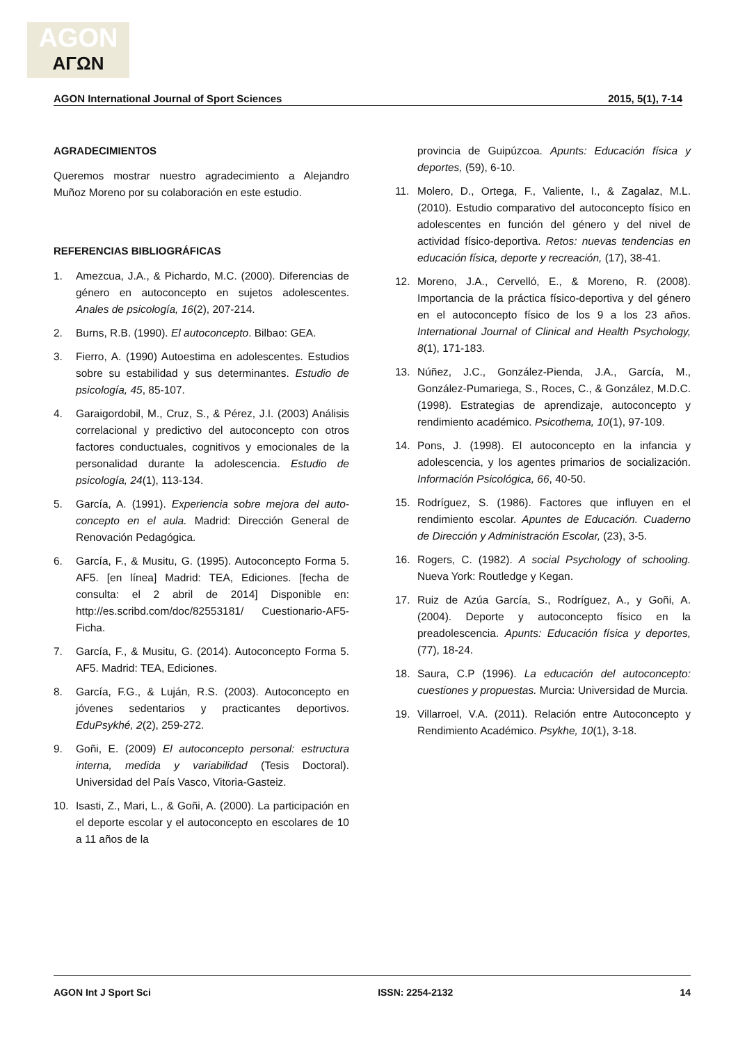AGON
ΑΓΩΝ
AGON International Journal of Sport Sciences 2015, 5(1), 7-14
AGRADECIMIENTOS
Queremos mostrar nuestro agradecimiento a Alejandro Muñoz Moreno por su colaboración en este estudio.
REFERENCIAS BIBLIOGRÁFICAS
1. Amezcua, J.A., & Pichardo, M.C. (2000). Diferencias de género en autoconcepto en sujetos adolescentes. Anales de psicología, 16(2), 207-214.
2. Burns, R.B. (1990). El autoconcepto. Bilbao: GEA.
3. Fierro, A. (1990) Autoestima en adolescentes. Estudios sobre su estabilidad y sus determinantes. Estudio de psicología, 45, 85-107.
4. Garaigordobil, M., Cruz, S., & Pérez, J.I. (2003) Análisis correlacional y predictivo del autoconcepto con otros factores conductuales, cognitivos y emocionales de la personalidad durante la adolescencia. Estudio de psicología, 24(1), 113-134.
5. García, A. (1991). Experiencia sobre mejora del auto-concepto en el aula. Madrid: Dirección General de Renovación Pedagógica.
6. García, F., & Musitu, G. (1995). Autoconcepto Forma 5. AF5. [en línea] Madrid: TEA, Ediciones. [fecha de consulta: el 2 abril de 2014] Disponible en: http://es.scribd.com/doc/82553181/ Cuestionario-AF5-Ficha.
7. García, F., & Musitu, G. (2014). Autoconcepto Forma 5. AF5. Madrid: TEA, Ediciones.
8. García, F.G., & Luján, R.S. (2003). Autoconcepto en jóvenes sedentarios y practicantes deportivos. EduPsykhé, 2(2), 259-272.
9. Goñi, E. (2009) El autoconcepto personal: estructura interna, medida y variabilidad (Tesis Doctoral). Universidad del País Vasco, Vitoria-Gasteiz.
10. Isasti, Z., Mari, L., & Goñi, A. (2000). La participación en el deporte escolar y el autoconcepto en escolares de 10 a 11 años de la
provincia de Guipúzcoa. Apunts: Educación física y deportes, (59), 6-10.
11. Molero, D., Ortega, F., Valiente, I., & Zagalaz, M.L. (2010). Estudio comparativo del autoconcepto físico en adolescentes en función del género y del nivel de actividad físico-deportiva. Retos: nuevas tendencias en educación física, deporte y recreación, (17), 38-41.
12. Moreno, J.A., Cervelló, E., & Moreno, R. (2008). Importancia de la práctica físico-deportiva y del género en el autoconcepto físico de los 9 a los 23 años. International Journal of Clinical and Health Psychology, 8(1), 171-183.
13. Núñez, J.C., González-Pienda, J.A., García, M., González-Pumariega, S., Roces, C., & González, M.D.C. (1998). Estrategias de aprendizaje, autoconcepto y rendimiento académico. Psicothema, 10(1), 97-109.
14. Pons, J. (1998). El autoconcepto en la infancia y adolescencia, y los agentes primarios de socialización. Información Psicológica, 66, 40-50.
15. Rodríguez, S. (1986). Factores que influyen en el rendimiento escolar. Apuntes de Educación. Cuaderno de Dirección y Administración Escolar, (23), 3-5.
16. Rogers, C. (1982). A social Psychology of schooling. Nueva York: Routledge y Kegan.
17. Ruiz de Azúa García, S., Rodríguez, A., y Goñi, A. (2004). Deporte y autoconcepto físico en la preadolescencia. Apunts: Educación física y deportes, (77), 18-24.
18. Saura, C.P (1996). La educación del autoconcepto: cuestiones y propuestas. Murcia: Universidad de Murcia.
19. Villarroel, V.A. (2011). Relación entre Autoconcepto y Rendimiento Académico. Psykhe, 10(1), 3-18.
AGON Int J Sport Sci ISSN: 2254-2132 14